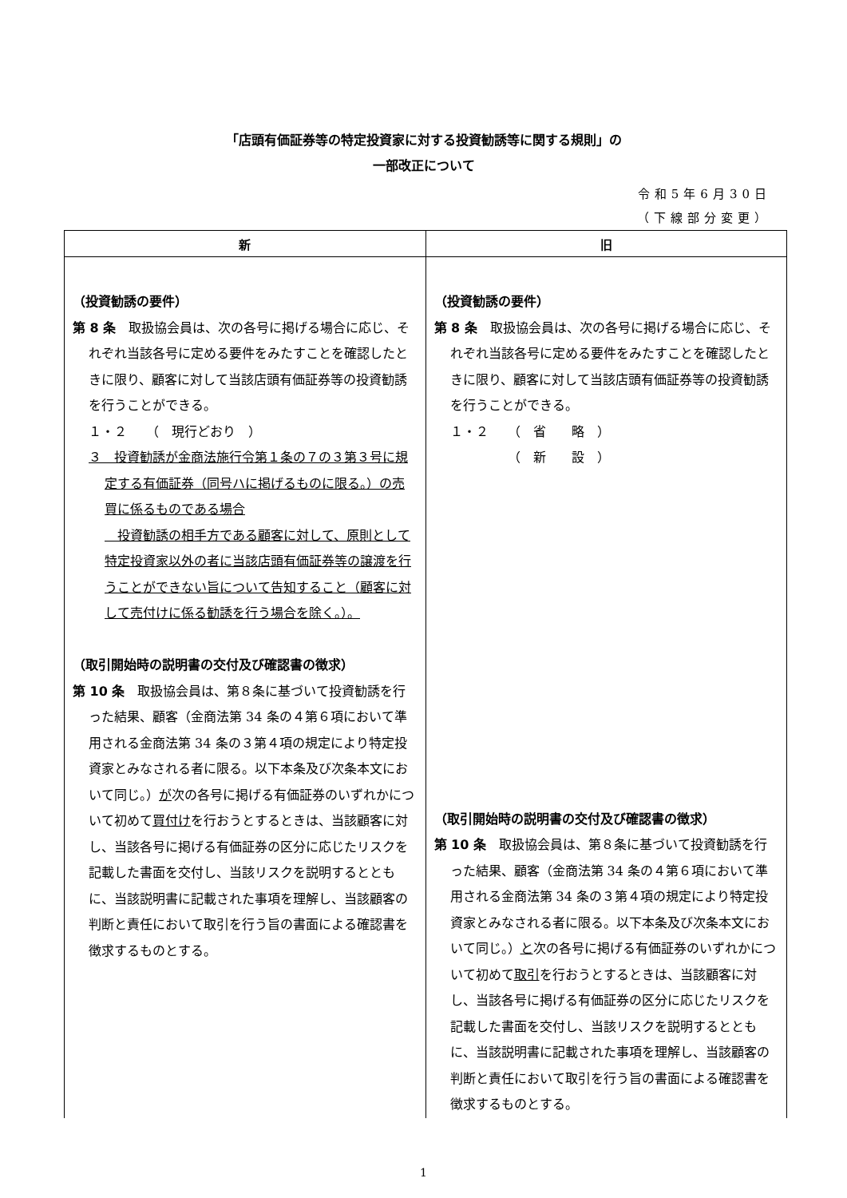「店頭有価証券等の特定投資家に対する投資勧誘等に関する規則」の
一部改正について
令和5年6月30日
（下線部分変更）
| 新 | 旧 |
| --- | --- |
| （投資勧誘の要件） 第 8 条 取扱協会員は、次の各号に掲げる場合に応じ、それぞれ当該各号に定める要件をみたすことを確認したときに限り、顧客に対して当該店頭有価証券等の投資勧誘を行うことができる。 １・２ （ 現行どおり ） ３ 投資勧誘が金商法施行令第１条の７の３第３号に規定する有価証券（同号ハに掲げるものに限る。）の売買に係るものである場合 投資勧誘の相手方である顧客に対して、原則として特定投資家以外の者に当該店頭有価証券等の譲渡を行うことができない旨について告知すること（顧客に対して売付けに係る勧誘を行う場合を除く。）。 （取引開始時の説明書の交付及び確認書の徴求） 第 10 条 取扱協会員は、第８条に基づいて投資勧誘を行った結果、顧客（金商法第 34 条の４第６項において準用される金商法第 34 条の３第４項の規定により特定投資家とみなされる者に限る。以下本条及び次条本文において同じ。） が 次の各号に掲げる有価証券のいずれかについて初めて 買付け を行おうとするときは、当該顧客に対し、当該各号に掲げる有価証券の区分に応じたリスクを記載した書面を交付し、当該リスクを説明するとともに、当該説明書に記載された事項を理解し、当該顧客の判断と責任において取引を行う旨の書面による確認書を徴求するものとする。 | （投資勧誘の要件） 第 8 条 取扱協会員は、次の各号に掲げる場合に応じ、それぞれ当該各号に定める要件をみたすことを確認したときに限り、顧客に対して当該店頭有価証券等の投資勧誘を行うことができる。 １・２ （ 省 略 ） （ 新 設 ） （取引開始時の説明書の交付及び確認書の徴求） 第 10 条 取扱協会員は、第８条に基づいて投資勧誘を行った結果、顧客（金商法第 34 条の４第６項において準用される金商法第 34 条の３第４項の規定により特定投資家とみなされる者に限る。以下本条及び次条本文において同じ。） と 次の各号に掲げる有価証券のいずれかについて初めて 取引 を行おうとするときは、当該顧客に対し、当該各号に掲げる有価証券の区分に応じたリスクを記載した書面を交付し、当該リスクを説明するとともに、当該説明書に記載された事項を理解し、当該顧客の判断と責任において取引を行う旨の書面による確認書を徴求するものとする。 |
1